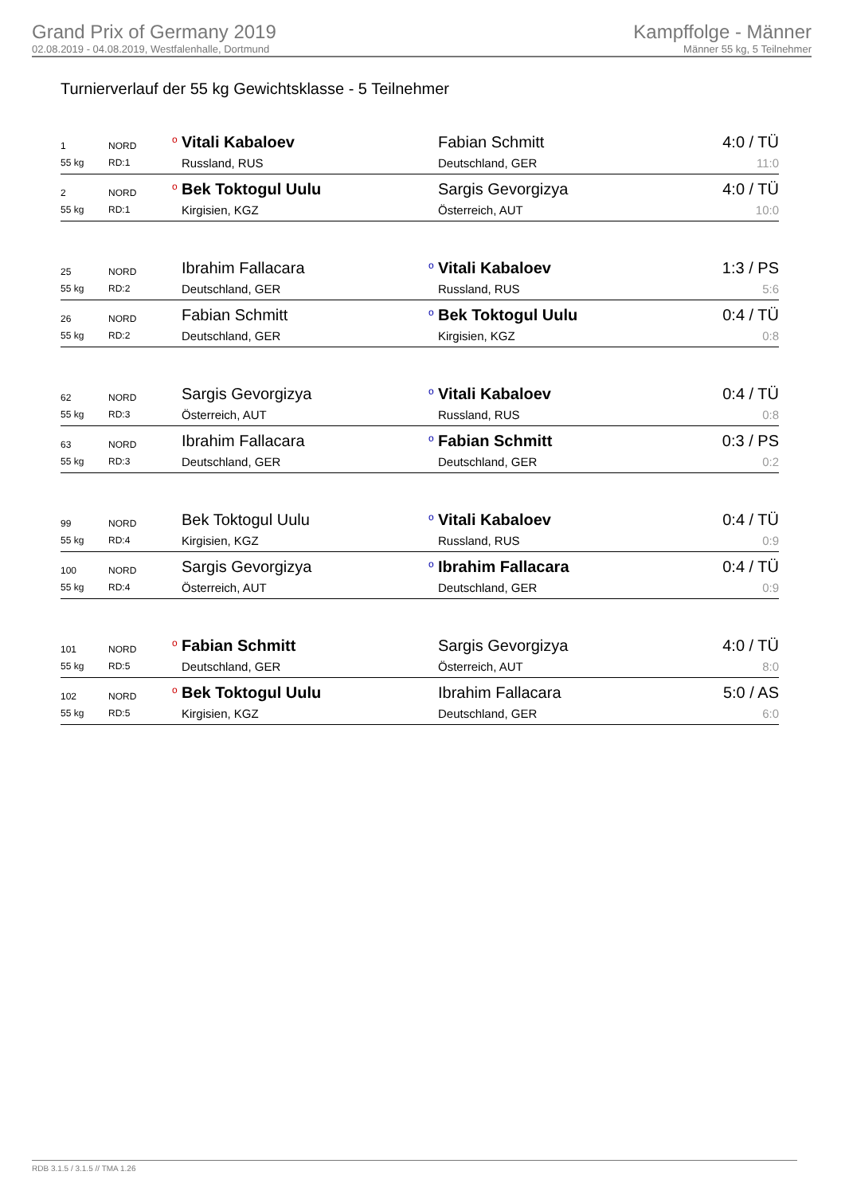Grand Prix of Germany 2019
02.08.2019 - 04.08.2019, Westfalenhalle, Dortmund
Kampffolge - Männer
Männer 55 kg, 5 Teilnehmer
Turnierverlauf der 55 kg Gewichtsklasse - 5 Teilnehmer
| 1 | NORD | o | Vitali Kabaloev | | Fabian Schmitt | 4:0 / TÜ |
| 55 kg | RD:1 | | Russland, RUS | | Deutschland, GER | 11:0 |
| 2 | NORD | o | Bek Toktogul Uulu | | Sargis Gevorgizya | 4:0 / TÜ |
| 55 kg | RD:1 | | Kirgisien, KGZ | | Österreich, AUT | 10:0 |
| 25 | NORD | | Ibrahim Fallacara | o | Vitali Kabaloev | 1:3 / PS |
| 55 kg | RD:2 | | Deutschland, GER | | Russland, RUS | 5:6 |
| 26 | NORD | | Fabian Schmitt | o | Bek Toktogul Uulu | 0:4 / TÜ |
| 55 kg | RD:2 | | Deutschland, GER | | Kirgisien, KGZ | 0:8 |
| 62 | NORD | | Sargis Gevorgizya | o | Vitali Kabaloev | 0:4 / TÜ |
| 55 kg | RD:3 | | Österreich, AUT | | Russland, RUS | 0:8 |
| 63 | NORD | | Ibrahim Fallacara | o | Fabian Schmitt | 0:3 / PS |
| 55 kg | RD:3 | | Deutschland, GER | | Deutschland, GER | 0:2 |
| 99 | NORD | | Bek Toktogul Uulu | o | Vitali Kabaloev | 0:4 / TÜ |
| 55 kg | RD:4 | | Kirgisien, KGZ | | Russland, RUS | 0:9 |
| 100 | NORD | | Sargis Gevorgizya | o | Ibrahim Fallacara | 0:4 / TÜ |
| 55 kg | RD:4 | | Österreich, AUT | | Deutschland, GER | 0:9 |
| 101 | NORD | o | Fabian Schmitt | | Sargis Gevorgizya | 4:0 / TÜ |
| 55 kg | RD:5 | | Deutschland, GER | | Österreich, AUT | 8:0 |
| 102 | NORD | o | Bek Toktogul Uulu | | Ibrahim Fallacara | 5:0 / AS |
| 55 kg | RD:5 | | Kirgisien, KGZ | | Deutschland, GER | 6:0 |
RDB 3.1.5 / 3.1.5 // TMA 1.26